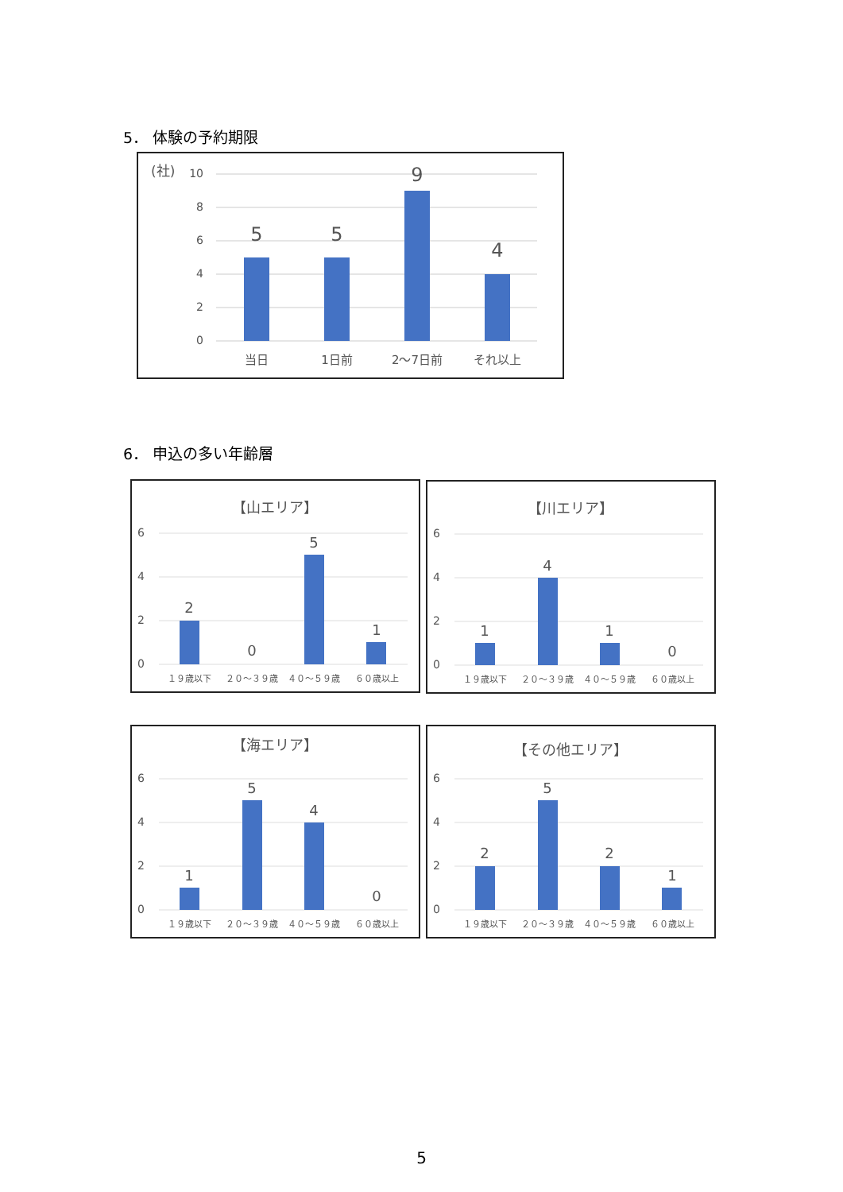5． 体験の予約期限
(社)
10
8
6
4
2
0
5
5
9
4
当日
1日前
2〜7日前
それ以上
6． 申込の多い年齢層
【山エリア】
6
4
2
0
2
0
5
1
１９歳以下
２０〜３９歳
４０〜５９歳
６０歳以上
【川エリア】
6
4
2
0
1
4
1
0
１９歳以下
２０〜３９歳
４０〜５９歳
６０歳以上
【海エリア】
6
4
2
0
1
5
4
0
１９歳以下
２０〜３９歳
４０〜５９歳
６０歳以上
【その他エリア】
6
4
2
0
2
5
2
1
１９歳以下
２０〜３９歳
４０〜５９歳
６０歳以上
5